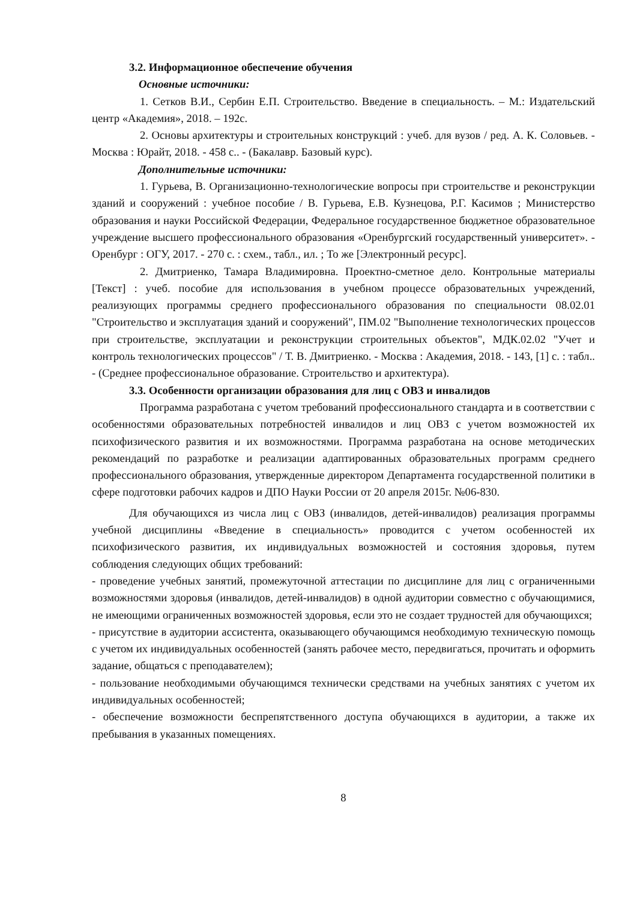3.2. Информационное обеспечение обучения
Основные источники:
1. Сетков В.И., Сербин Е.П. Строительство. Введение в специальность. – М.: Издательский центр «Академия», 2018. – 192с.
2. Основы архитектуры и строительных конструкций : учеб. для вузов / ред. А. К. Соловьев. - Москва : Юрайт, 2018. - 458 с.. - (Бакалавр. Базовый курс).
Дополнительные источники:
1. Гурьева, В. Организационно-технологические вопросы при строительстве и реконструкции зданий и сооружений : учебное пособие / В. Гурьева, Е.В. Кузнецова, Р.Г. Касимов ; Министерство образования и науки Российской Федерации, Федеральное государственное бюджетное образовательное учреждение высшего профессионального образования «Оренбургский государственный университет». - Оренбург : ОГУ, 2017. - 270 с. : схем., табл., ил. ; То же [Электронный ресурс].
2. Дмитриенко, Тамара Владимировна. Проектно-сметное дело. Контрольные материалы [Текст] : учеб. пособие для использования в учебном процессе образовательных учреждений, реализующих программы среднего профессионального образования по специальности 08.02.01 "Строительство и эксплуатация зданий и сооружений", ПМ.02 "Выполнение технологических процессов при строительстве, эксплуатации и реконструкции строительных объектов", МДК.02.02 "Учет и контроль технологических процессов" / Т. В. Дмитриенко. - Москва : Академия, 2018. - 143, [1] с. : табл.. - (Среднее профессиональное образование. Строительство и архитектура).
3.3. Особенности организации образования для лиц с ОВЗ и инвалидов
Программа разработана с учетом требований профессионального стандарта и в соответствии с особенностями образовательных потребностей инвалидов и лиц ОВЗ с учетом возможностей их психофизического развития и их возможностями. Программа разработана на основе методических рекомендаций по разработке и реализации адаптированных образовательных программ среднего профессионального образования, утвержденные директором Департамента государственной политики в сфере подготовки рабочих кадров и ДПО Науки России от 20 апреля 2015г. №06-830.
Для обучающихся из числа лиц с ОВЗ (инвалидов, детей-инвалидов) реализация программы учебной дисциплины «Введение в специальность» проводится с учетом особенностей их психофизического развития, их индивидуальных возможностей и состояния здоровья, путем соблюдения следующих общих требований:
- проведение учебных занятий, промежуточной аттестации по дисциплине для лиц с ограниченными возможностями здоровья (инвалидов, детей-инвалидов) в одной аудитории совместно с обучающимися, не имеющими ограниченных возможностей здоровья, если это не создает трудностей для обучающихся;
- присутствие в аудитории ассистента, оказывающего обучающимся необходимую техническую помощь с учетом их индивидуальных особенностей (занять рабочее место, передвигаться, прочитать и оформить задание, общаться с преподавателем);
- пользование необходимыми обучающимся технически средствами на учебных занятиях с учетом их индивидуальных особенностей;
- обеспечение возможности беспрепятственного доступа обучающихся в аудитории, а также их пребывания в указанных помещениях.
8